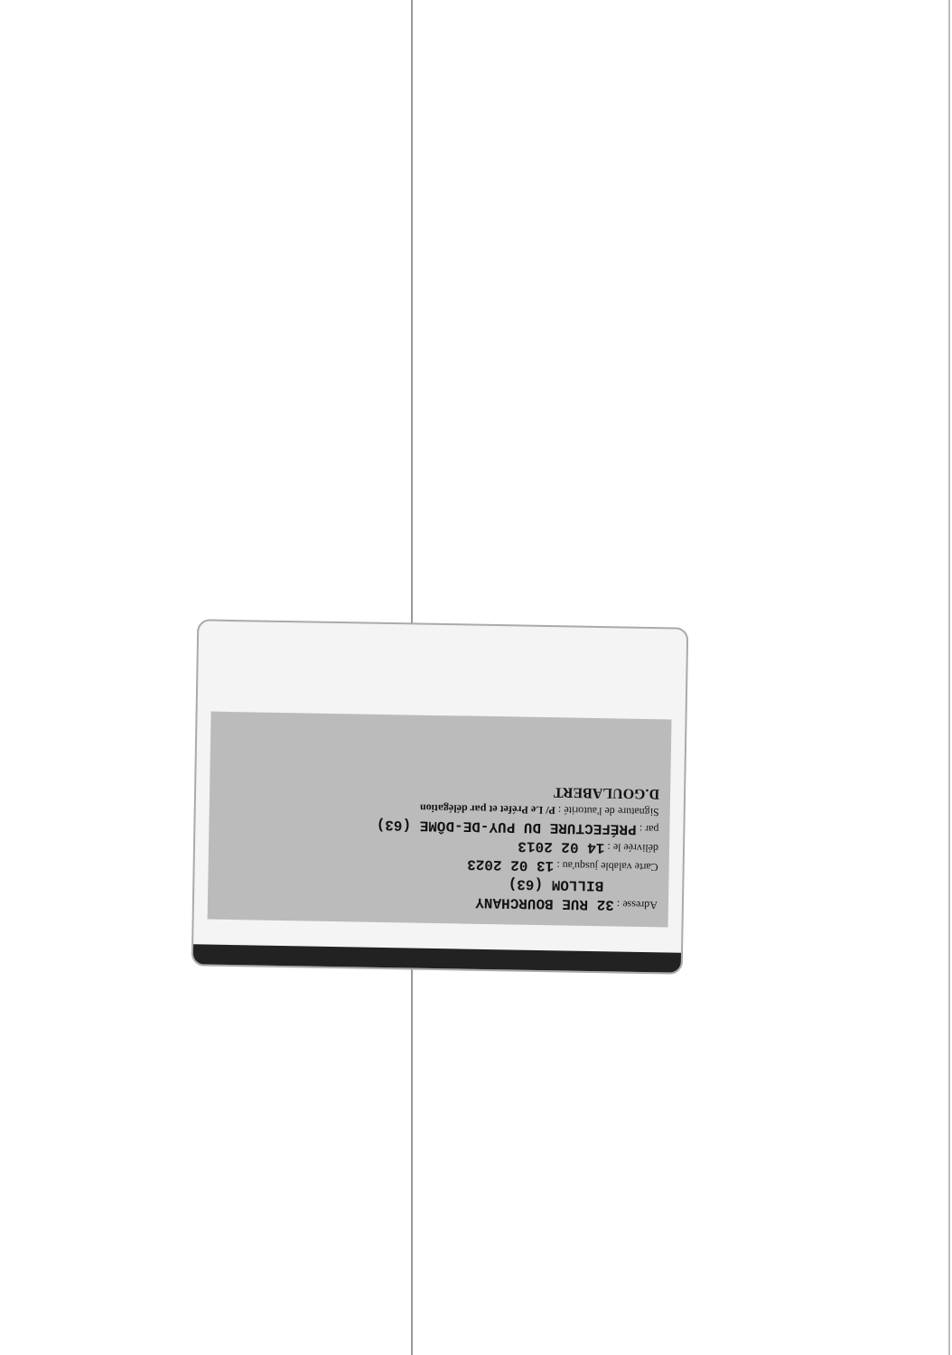Adresse : 32 RUE BOURCHANY
BILLOM (63)
Carte valable jusqu'au : 13 02 2023
délivrée le : 14 02 2013
par : PRÉFECTURE DU PUY-DE-DÔME (63)
Signature de l'autorité : P/ Le Préfet et par délégation
D.GOULABERT